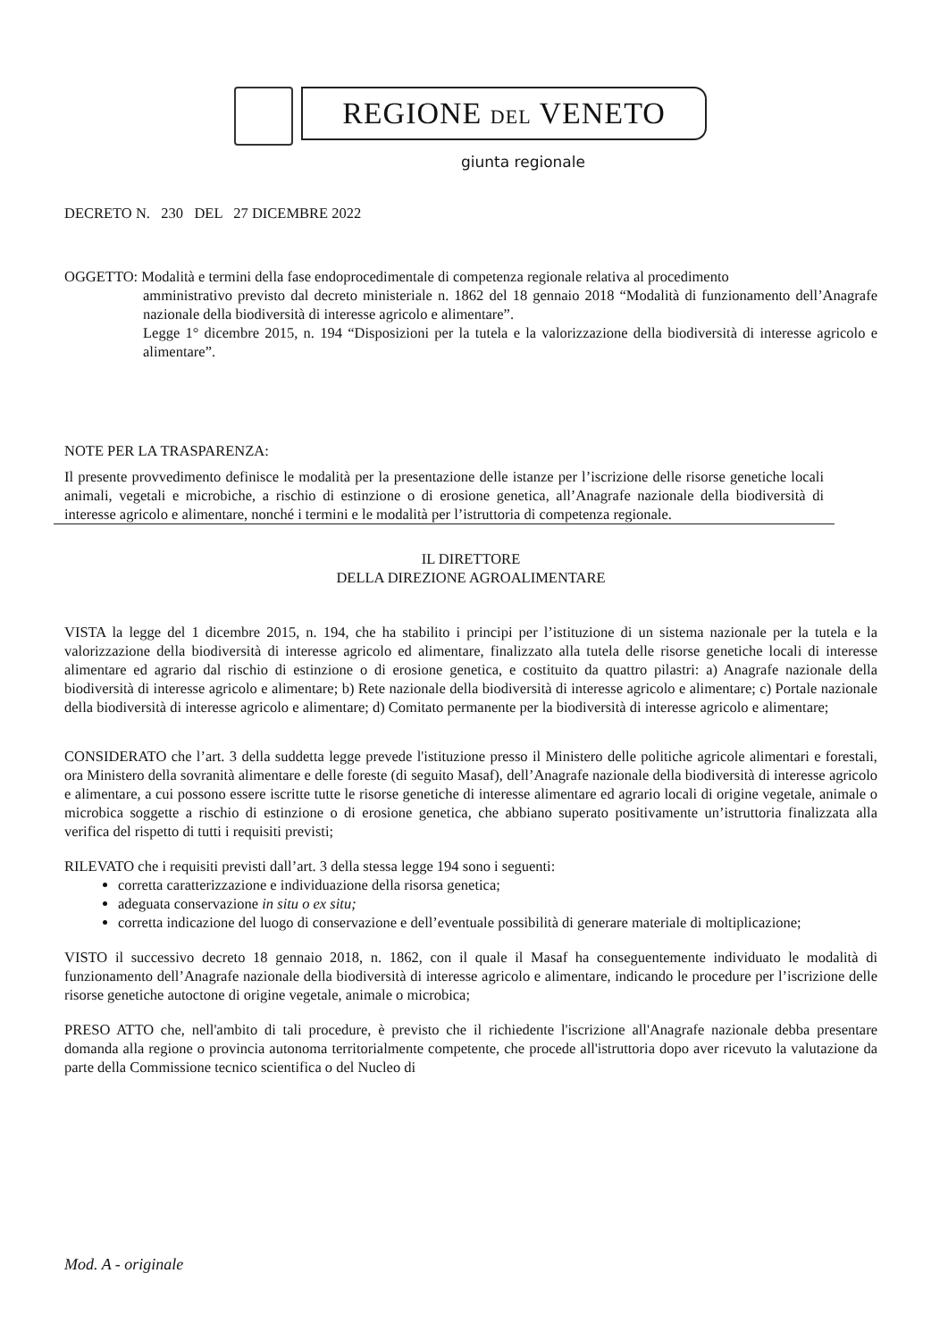REGIONE DEL VENETO
giunta regionale
DECRETO N. 230 DEL 27 DICEMBRE 2022
OGGETTO: Modalità e termini della fase endoprocedimentale di competenza regionale relativa al procedimento
amministrativo previsto dal decreto ministeriale n. 1862 del 18 gennaio 2018 “Modalità di funzionamento dell’Anagrafe nazionale della biodiversità di interesse agricolo e alimentare”.
Legge 1° dicembre 2015, n. 194 “Disposizioni per la tutela e la valorizzazione della biodiversità di interesse agricolo e alimentare”.
NOTE PER LA TRASPARENZA:
Il presente provvedimento definisce le modalità per la presentazione delle istanze per l’iscrizione delle risorse genetiche locali animali, vegetali e microbiche, a rischio di estinzione o di erosione genetica, all’Anagrafe nazionale della biodiversità di interesse agricolo e alimentare, nonché i termini e le modalità per l’istruttoria di competenza regionale.
IL DIRETTORE
DELLA DIREZIONE AGROALIMENTARE
VISTA la legge del 1 dicembre 2015, n. 194, che ha stabilito i principi per l’istituzione di un sistema nazionale per la tutela e la valorizzazione della biodiversità di interesse agricolo ed alimentare, finalizzato alla tutela delle risorse genetiche locali di interesse alimentare ed agrario dal rischio di estinzione o di erosione genetica, e costituito da quattro pilastri: a) Anagrafe nazionale della biodiversità di interesse agricolo e alimentare; b) Rete nazionale della biodiversità di interesse agricolo e alimentare; c) Portale nazionale della biodiversità di interesse agricolo e alimentare; d) Comitato permanente per la biodiversità di interesse agricolo e alimentare;
CONSIDERATO che l’art. 3 della suddetta legge prevede l'istituzione presso il Ministero delle politiche agricole alimentari e forestali, ora Ministero della sovranità alimentare e delle foreste (di seguito Masaf), dell’Anagrafe nazionale della biodiversità di interesse agricolo e alimentare, a cui possono essere iscritte tutte le risorse genetiche di interesse alimentare ed agrario locali di origine vegetale, animale o microbica soggette a rischio di estinzione o di erosione genetica, che abbiano superato positivamente un’istruttoria finalizzata alla verifica del rispetto di tutti i requisiti previsti;
RILEVATO che i requisiti previsti dall’art. 3 della stessa legge 194 sono i seguenti:
corretta caratterizzazione e individuazione della risorsa genetica;
adeguata conservazione in situ o ex situ;
corretta indicazione del luogo di conservazione e dell’eventuale possibilità di generare materiale di moltiplicazione;
VISTO il successivo decreto 18 gennaio 2018, n. 1862, con il quale il Masaf ha conseguentemente individuato le modalità di funzionamento dell’Anagrafe nazionale della biodiversità di interesse agricolo e alimentare, indicando le procedure per l’iscrizione delle risorse genetiche autoctone di origine vegetale, animale o microbica;
PRESO ATTO che, nell'ambito di tali procedure, è previsto che il richiedente l'iscrizione all'Anagrafe nazionale debba presentare domanda alla regione o provincia autonoma territorialmente competente, che procede all'istruttoria dopo aver ricevuto la valutazione da parte della Commissione tecnico scientifica o del Nucleo di
Mod. A - originale